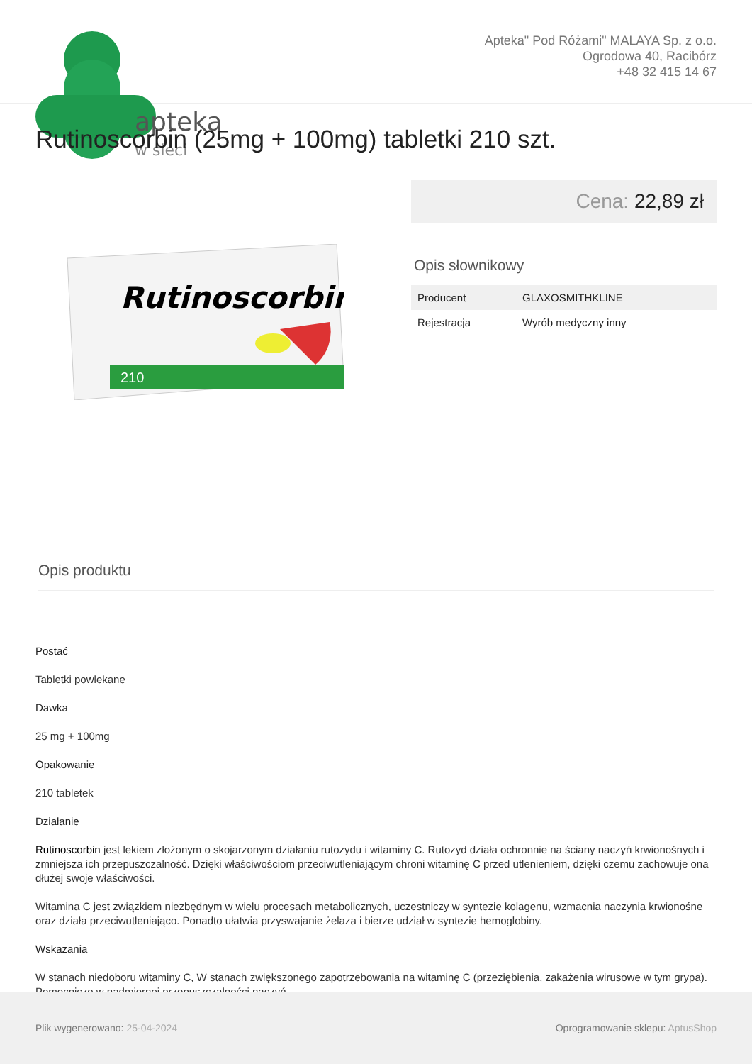apteka
w sieci
Apteka" Pod Różami" MALAYA Sp. z o.o.
Ogrodowa 40, Racibórz
+48 32 415 14 67
Rutinoscorbin (25mg + 100mg) tabletki 210 szt.
Rutinoscorbin
210
Cena: 22,89 zł
Opis słownikowy
| Producent | GLAXOSMITHKLINE |
| Rejestracja | Wyrób medyczny inny |
Opis produktu
Postać
Tabletki powlekane
Dawka
25 mg + 100mg
Opakowanie
210 tabletek
Działanie
Rutinoscorbin jest lekiem złożonym o skojarzonym działaniu rutozydu i witaminy C. Rutozyd działa ochronnie na ściany naczyń krwionośnych i zmniejsza ich przepuszczalność. Dzięki właściwościom przeciwutleniającym chroni witaminę C przed utlenieniem, dzięki czemu zachowuje ona dłużej swoje właściwości.
Witamina C jest związkiem niezbędnym w wielu procesach metabolicznych, uczestniczy w syntezie kolagenu, wzmacnia naczynia krwionośne oraz działa przeciwutleniająco. Ponadto ułatwia przyswajanie żelaza i bierze udział w syntezie hemoglobiny.
Wskazania
W stanach niedoboru witaminy C, W stanach zwiększonego zapotrzebowania na witaminę C (przeziębienia, zakażenia wirusowe w tym grypa). Pomocniczo w nadmiernej przepuszczalności naczyń.
Plik wygenerowano: 25-04-2024
Oprogramowanie sklepu: AptusShop